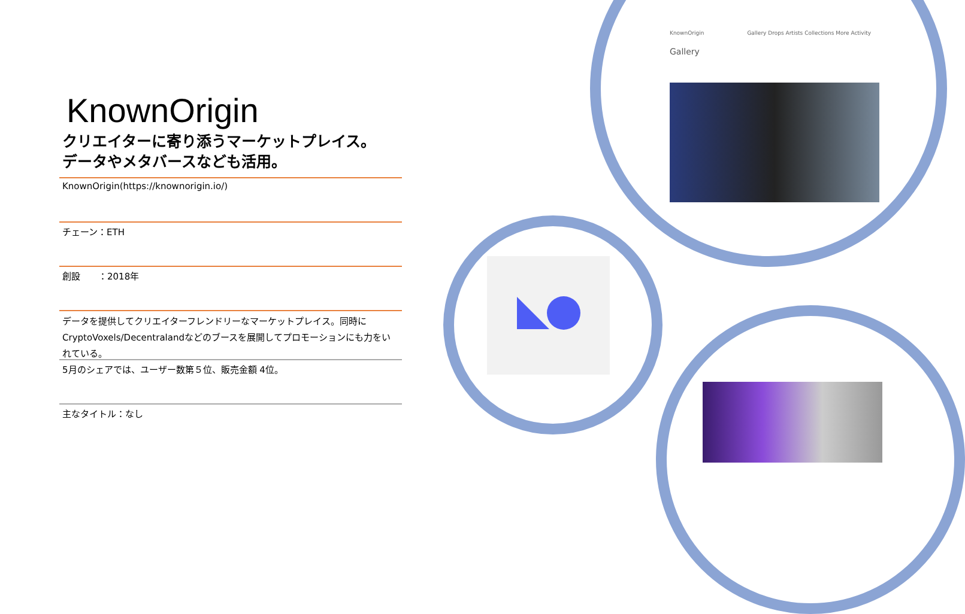KnownOrigin
クリエイターに寄り添うマーケットプレイス。
データやメタバースなども活用。
KnownOrigin(https://knownorigin.io/)
チェーン：ETH
創設　　：2018年
データを提供してクリエイターフレンドリーなマーケットプレイス。同時にCryptoVoxels/Decentralandなどのブースを展開してプロモーションにも力をいれている。
5月のシェアでは、ユーザー数第５位、販売金額 4位。
主なタイトル：なし
KnownOrigin　　　　　　　　Gallery Drops Artists Collections More Activity
Gallery